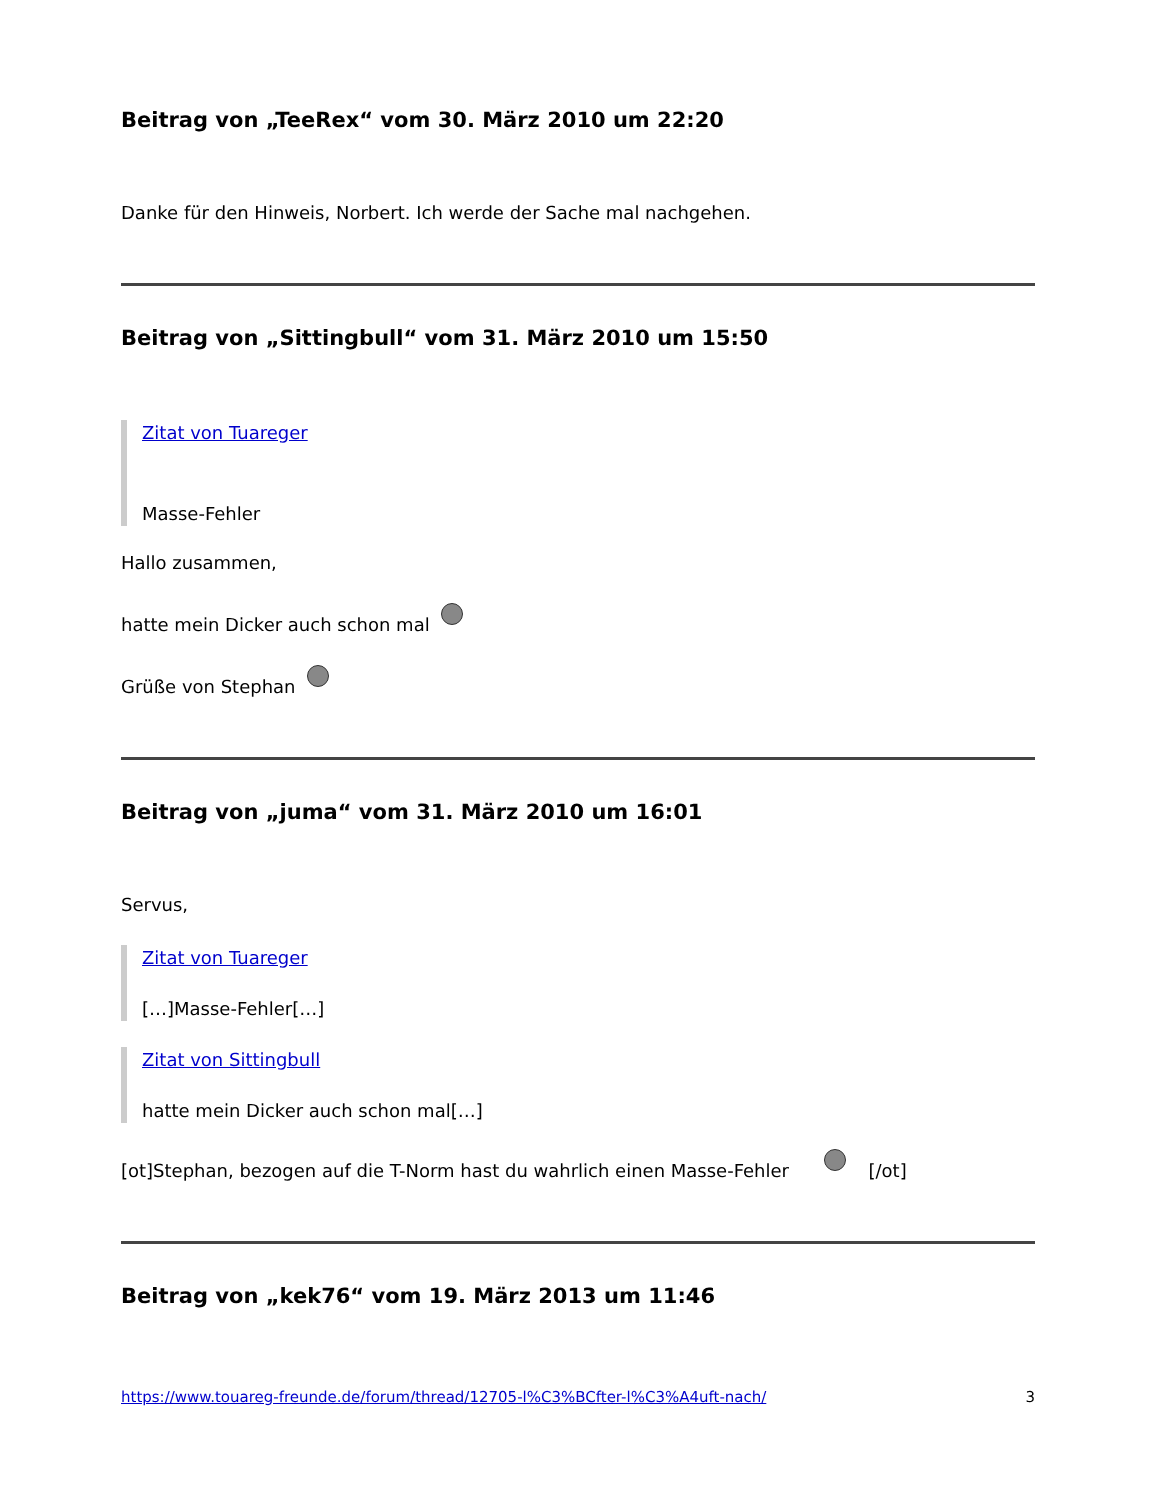Beitrag von „TeeRex“ vom 30. März 2010 um 22:20
Danke für den Hinweis, Norbert. Ich werde der Sache mal nachgehen.
Beitrag von „Sittingbull“ vom 31. März 2010 um 15:50
Zitat von Tuareger
Masse-Fehler
Hallo zusammen,
hatte mein Dicker auch schon mal
Grüße von Stephan
Beitrag von „juma“ vom 31. März 2010 um 16:01
Servus,
Zitat von Tuareger
[…]Masse-Fehler[…]
Zitat von Sittingbull
hatte mein Dicker auch schon mal[…]
[ot]Stephan, bezogen auf die T-Norm hast du wahrlich einen Masse-Fehler [/ot]
Beitrag von „kek76“ vom 19. März 2013 um 11:46
https://www.touareg-freunde.de/forum/thread/12705-l%C3%BCfter-l%C3%A4uft-nach/ 3